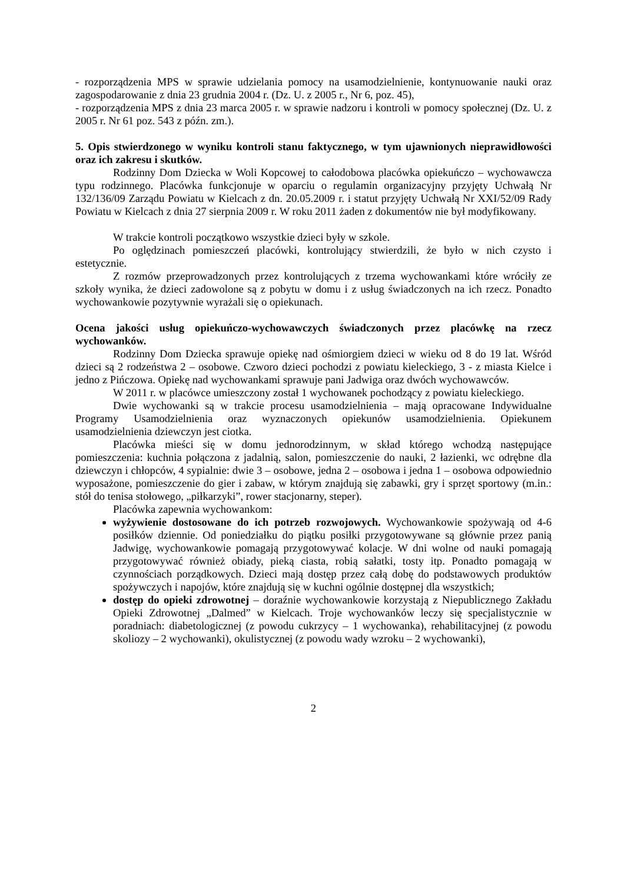- rozporządzenia MPS w sprawie udzielania pomocy na usamodzielnienie, kontynuowanie nauki oraz zagospodarowanie z dnia 23 grudnia 2004 r. (Dz. U. z 2005 r., Nr 6, poz. 45),
- rozporządzenia MPS z dnia 23 marca 2005 r. w sprawie nadzoru i kontroli w pomocy społecznej (Dz. U. z 2005 r. Nr 61 poz. 543 z późn. zm.).
5. Opis stwierdzonego w wyniku kontroli stanu faktycznego, w tym ujawnionych nieprawidłowości oraz ich zakresu i skutków.
Rodzinny Dom Dziecka w Woli Kopcowej to całodobowa placówka opiekuńczo – wychowawcza typu rodzinnego. Placówka funkcjonuje w oparciu o regulamin organizacyjny przyjęty Uchwałą Nr 132/136/09 Zarządu Powiatu w Kielcach z dn. 20.05.2009 r. i statut przyjęty Uchwałą Nr XXI/52/09 Rady Powiatu w Kielcach z dnia 27 sierpnia 2009 r. W roku 2011 żaden z dokumentów nie był modyfikowany.
W trakcie kontroli początkowo wszystkie dzieci były w szkole.
Po oględzinach pomieszczeń placówki, kontrolujący stwierdzili, że było w nich czysto i estetycznie.
Z rozmów przeprowadzonych przez kontrolujących z trzema wychowankami które wróciły ze szkoły wynika, że dzieci zadowolone są z pobytu w domu i z usług świadczonych na ich rzecz. Ponadto wychowankowie pozytywnie wyrażali się o opiekunach.
Ocena jakości usług opiekuńczo-wychowawczych świadczonych przez placówkę na rzecz wychowanków.
Rodzinny Dom Dziecka sprawuje opiekę nad ośmiorgiem dzieci w wieku od 8 do 19 lat. Wśród dzieci są 2 rodzeństwa 2 – osobowe. Czworo dzieci pochodzi z powiatu kieleckiego, 3 - z miasta Kielce i jedno z Pińczowa. Opiekę nad wychowankami sprawuje pani Jadwiga oraz dwóch wychowawców.
W 2011 r. w placówce umieszczony został 1 wychowanek pochodzący z powiatu kieleckiego.
Dwie wychowanki są w trakcie procesu usamodzielnienia – mają opracowane Indywidualne Programy Usamodzielnienia oraz wyznaczonych opiekunów usamodzielnienia. Opiekunem usamodzielnienia dziewczyn jest ciotka.
Placówka mieści się w domu jednorodzinnym, w skład którego wchodzą następujące pomieszczenia: kuchnia połączona z jadalnią, salon, pomieszczenie do nauki, 2 łazienki, wc odrębne dla dziewczyn i chłopców, 4 sypialnie: dwie 3 – osobowe, jedna 2 – osobowa i jedna 1 – osobowa odpowiednio wyposażone, pomieszczenie do gier i zabaw, w którym znajdują się zabawki, gry i sprzęt sportowy (m.in.: stół do tenisa stołowego, „piłkarzyki”, rower stacjonarny, steper).
Placówka zapewnia wychowankom:
wyżywienie dostosowane do ich potrzeb rozwojowych. Wychowankowie spożywają od 4-6 posiłków dziennie. Od poniedziałku do piątku posiłki przygotowywane są głównie przez panią Jadwigę, wychowankowie pomagają przygotowywać kolacje. W dni wolne od nauki pomagają przygotowywać również obiady, pieką ciasta, robią sałatki, tosty itp. Ponadto pomagają w czynnościach porządkowych. Dzieci mają dostęp przez całą dobę do podstawowych produktów spożywczych i napojów, które znajdują się w kuchni ogólnie dostępnej dla wszystkich;
dostęp do opieki zdrowotnej – doraźnie wychowankowie korzystają z Niepublicznego Zakładu Opieki Zdrowotnej „Dalmed” w Kielcach. Troje wychowanków leczy się specjalistycznie w poradniach: diabetologicznej (z powodu cukrzycy – 1 wychowanka), rehabilitacyjnej (z powodu skoliozy – 2 wychowanki), okulistycznej (z powodu wady wzroku – 2 wychowanki),
2